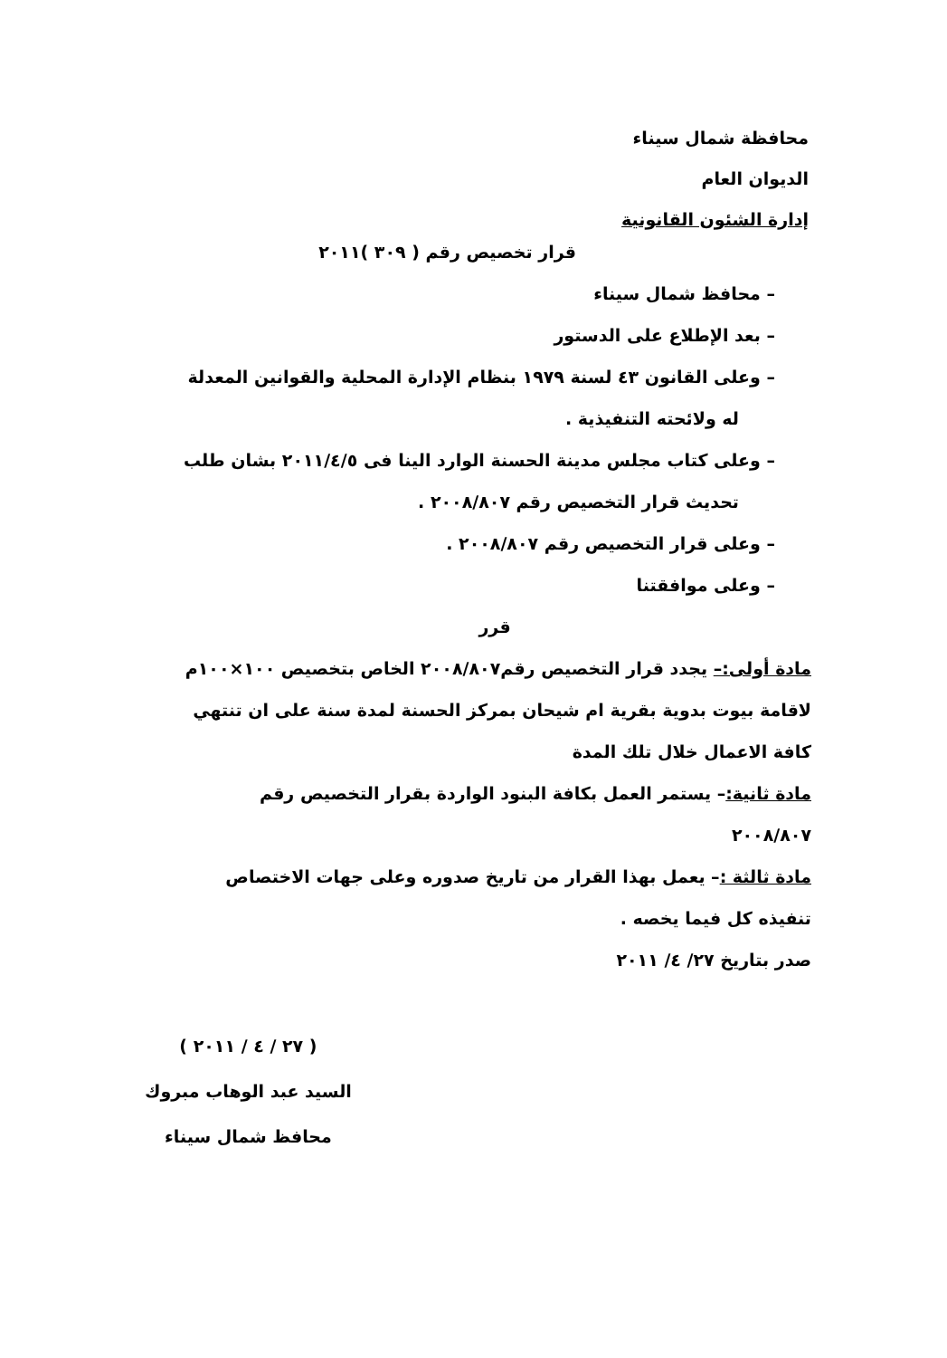محافظة شمال سيناء
الديوان العام
إدارة الشئون القانونية
قرار تخصيص رقم ( ٣٠٩ )٢٠١١
– محافظ شمال سيناء
– بعد الإطلاع على الدستور
– وعلى القانون ٤٣ لسنة ١٩٧٩ بنظام الإدارة المحلية والقوانين المعدلة له ولائحته التنفيذية .
– وعلى كتاب مجلس مدينة الحسنة الوارد الينا فى ٢٠١١/٤/٥ بشان طلب تحديث قرار التخصيص رقم ٢٠٠٨/٨٠٧ .
– وعلى قرار التخصيص رقم ٢٠٠٨/٨٠٧ .
– وعلى موافقتنا
قرر
مادة أولى:– يجدد قرار التخصيص رقم٢٠٠٨/٨٠٧ الخاص بتخصيص ١٠٠×١٠٠م لاقامة بيوت بدوية بقرية ام شيحان بمركز الحسنة لمدة سنة على ان تنتهي كافة الاعمال خلال تلك المدة
مادة ثانية:– يستمر العمل بكافة البنود الواردة بقرار التخصيص رقم ٢٠٠٨/٨٠٧
مادة ثالثة :– يعمل بهذا القرار من تاريخ صدوره وعلى جهات الاختصاص تنفيذه كل فيما يخصه .
صدر بتاريخ ٢٧/ ٤/ ٢٠١١
( ٢٧ / ٤ / ٢٠١١ )
السيد عبد الوهاب مبروك
محافظ شمال سيناء